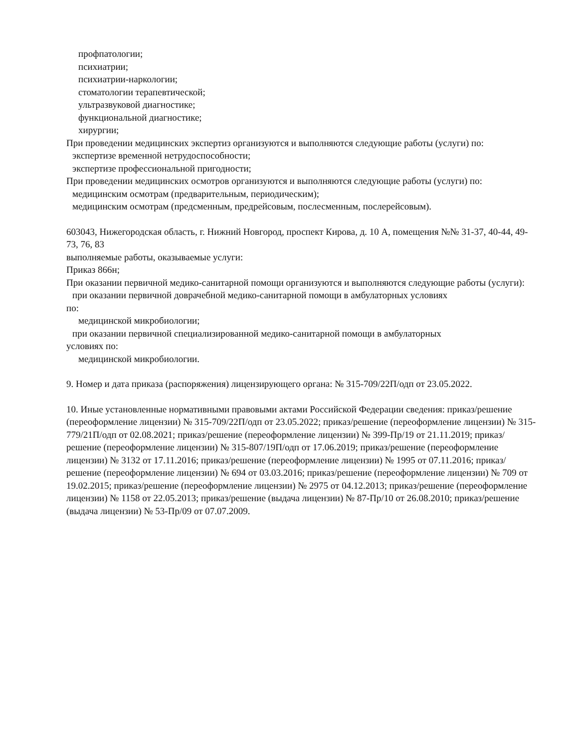профпатологии;
психиатрии;
психиатрии-наркологии;
стоматологии терапевтической;
ультразвуковой диагностике;
функциональной диагностике;
хирургии;
При проведении медицинских экспертиз организуются и выполняются следующие работы (услуги) по:
экспертизе временной нетрудоспособности;
экспертизе профессиональной пригодности;
При проведении медицинских осмотров организуются и выполняются следующие работы (услуги) по:
медицинским осмотрам (предварительным, периодическим);
медицинским осмотрам (предсменным, предрейсовым, послесменным, послерейсовым).
603043, Нижегородская область, г. Нижний Новгород, проспект Кирова, д. 10 А, помещения №№ 31-37, 40-44, 49-73, 76, 83
выполняемые работы, оказываемые услуги:
Приказ 866н;
При оказании первичной медико-санитарной помощи организуются и выполняются следующие работы (услуги):
при оказании первичной доврачебной медико-санитарной помощи в амбулаторных условиях
по:
медицинской микробиологии;
при оказании первичной специализированной медико-санитарной помощи в амбулаторных
условиях по:
медицинской микробиологии.
9. Номер и дата приказа (распоряжения) лицензирующего органа: № 315-709/22П/одп от 23.05.2022.
10. Иные установленные нормативными правовыми актами Российской Федерации сведения: приказ/решение (переоформление лицензии) № 315-709/22П/одп от 23.05.2022; приказ/решение (переоформление лицензии) № 315-779/21П/одп от 02.08.2021; приказ/решение (переоформление лицензии) № 399-Пр/19 от 21.11.2019; приказ/решение (переоформление лицензии) № 315-807/19П/одп от 17.06.2019; приказ/решение (переоформление лицензии) № 3132 от 17.11.2016; приказ/решение (переоформление лицензии) № 1995 от 07.11.2016; приказ/решение (переоформление лицензии) № 694 от 03.03.2016; приказ/решение (переоформление лицензии) № 709 от 19.02.2015; приказ/решение (переоформление лицензии) № 2975 от 04.12.2013; приказ/решение (переоформление лицензии) № 1158 от 22.05.2013; приказ/решение (выдача лицензии) № 87-Пр/10 от 26.08.2010; приказ/решение (выдача лицензии) № 53-Пр/09 от 07.07.2009.